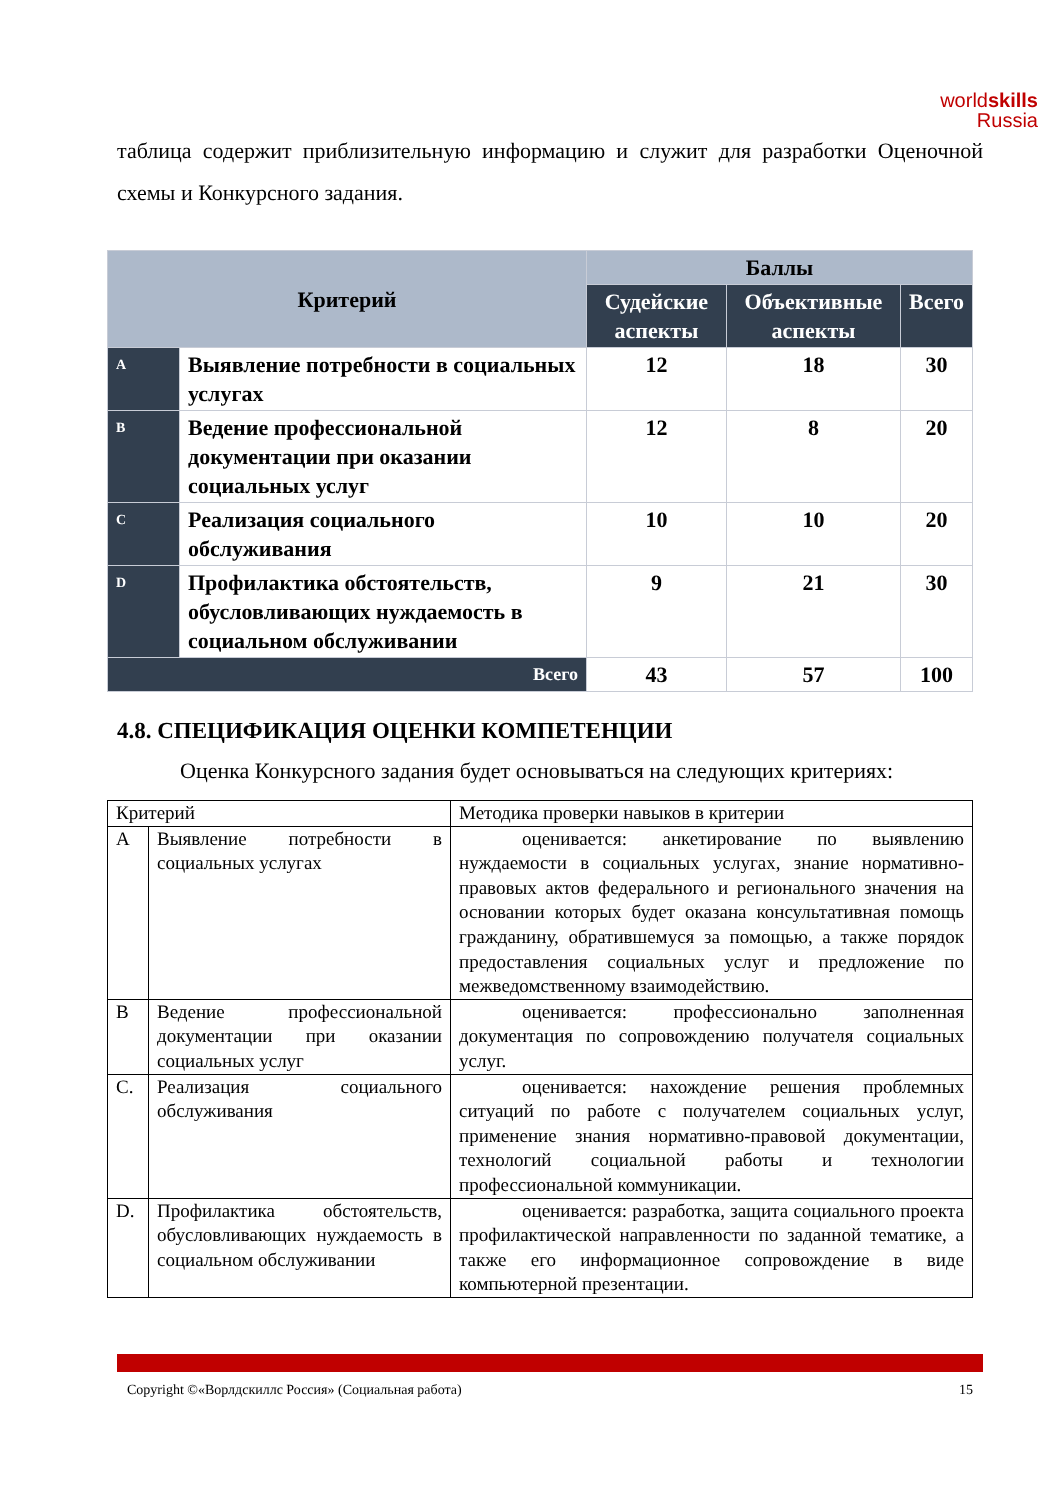worldskills
Russia
таблица содержит приблизительную информацию и служит для разработки Оценочной схемы и Конкурсного задания.
| Критерий | | Баллы | | |
| --- | --- | --- | --- | --- |
| | | Судейские аспекты | Объективные аспекты | Всего |
| A | Выявление потребности в социальных услугах | 12 | 18 | 30 |
| B | Ведение профессиональной документации при оказании социальных услуг | 12 | 8 | 20 |
| C | Реализация социального обслуживания | 10 | 10 | 20 |
| D | Профилактика обстоятельств, обусловливающих нуждаемость в социальном обслуживании | 9 | 21 | 30 |
| Всего | | 43 | 57 | 100 |
4.8. СПЕЦИФИКАЦИЯ ОЦЕНКИ КОМПЕТЕНЦИИ
Оценка Конкурсного задания будет основываться на следующих критериях:
| Критерий | | Методика проверки навыков в критерии |
| A | Выявление потребности в социальных услугах | оценивается: анкетирование по выявлению нуждаемости в социальных услугах, знание нормативно-правовых актов федерального и регионального значения на основании которых будет оказана консультативная помощь гражданину, обратившемуся за помощью, а также порядок предоставления социальных услуг и предложение по межведомственному взаимодействию. |
| B | Ведение профессиональной документации при оказании социальных услуг | оценивается: профессионально заполненная документация по сопровождению получателя социальных услуг. |
| C. | Реализация социального обслуживания | оценивается: нахождение решения проблемных ситуаций по работе с получателем социальных услуг, применение знания нормативно-правовой документации, технологий социальной работы и технологии профессиональной коммуникации. |
| D. | Профилактика обстоятельств, обусловливающих нуждаемость в социальном обслуживании | оценивается: разработка, защита социального проекта профилактической направленности по заданной тематике, а также его информационное сопровождение в виде компьютерной презентации. |
Copyright ©«Ворлдскиллс Россия» (Социальная работа) 15